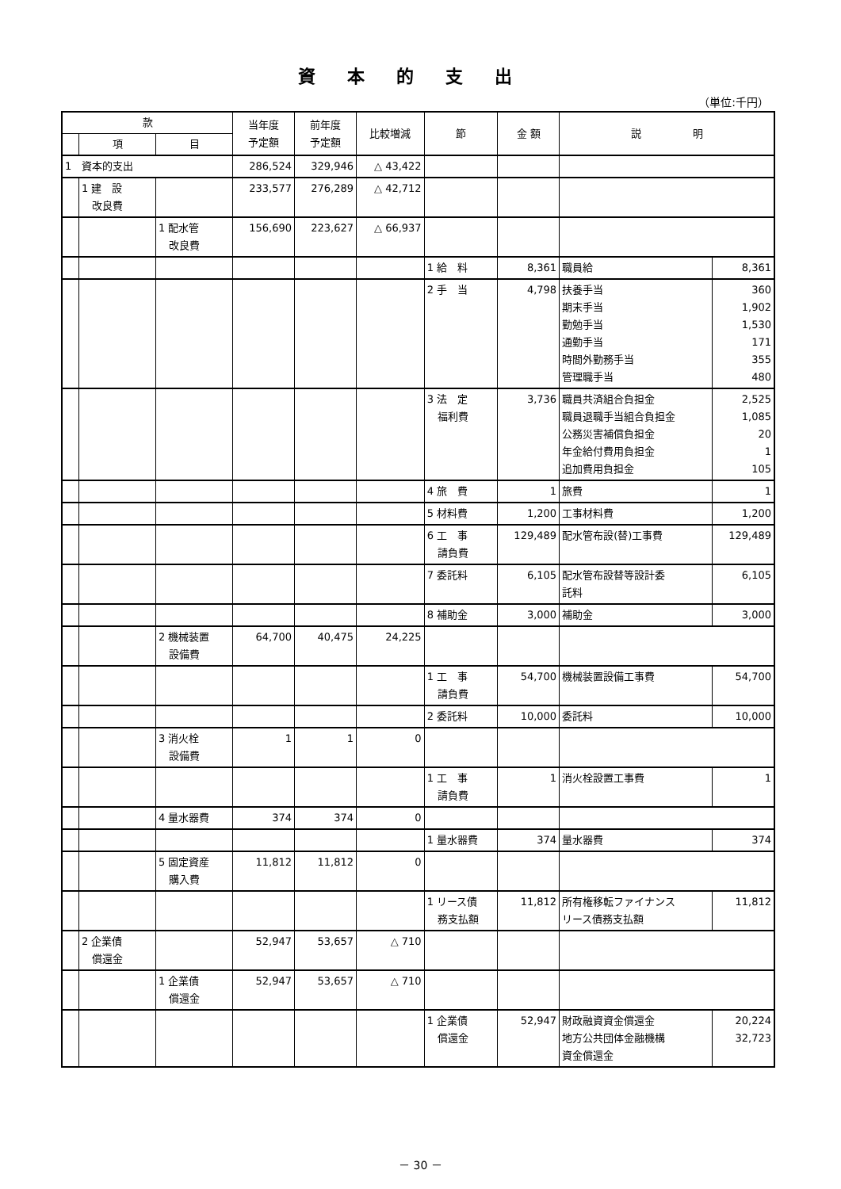資本的支出
（単位:千円）
| 款 | | | 当年度 予定額 | 前年度 予定額 | 比較増減 | 節 | 金 額 | 説 明 | |
| --- | --- | --- | --- | --- | --- | --- | --- | --- | --- |
| | 項 | 目 | | | | | | | |
| 1 資本的支出 | | | 286,524 | 329,946 | △ 43,422 | | | | |
| | 1 建 設 改良費 | | 233,577 | 276,289 | △ 42,712 | | | | |
| | | 1 配水管 改良費 | 156,690 | 223,627 | △ 66,937 | | | | |
| | | | | | | 1 給 料 | 8,361 | 職員給 | 8,361 |
| | | | | | | 2 手 当 | 4,798 | 扶養手当 期末手当 勤勉手当 通勤手当 時間外勤務手当 管理職手当 | 360 1,902 1,530 171 355 480 |
| | | | | | | 3 法 定 福利費 | 3,736 | 職員共済組合負担金 職員退職手当組合負担金 公務災害補償負担金 年金給付費用負担金 追加費用負担金 | 2,525 1,085 20 1 105 |
| | | | | | | 4 旅 費 | 1 | 旅費 | 1 |
| | | | | | | 5 材料費 | 1,200 | 工事材料費 | 1,200 |
| | | | | | | 6 工 事 請負費 | 129,489 | 配水管布設(替)工事費 | 129,489 |
| | | | | | | 7 委託料 | 6,105 | 配水管布設替等設計委 託料 | 6,105 |
| | | | | | | 8 補助金 | 3,000 | 補助金 | 3,000 |
| | | 2 機械装置 設備費 | 64,700 | 40,475 | 24,225 | | | | |
| | | | | | | 1 工 事 請負費 | 54,700 | 機械装置設備工事費 | 54,700 |
| | | | | | | 2 委託料 | 10,000 | 委託料 | 10,000 |
| | | 3 消火栓 設備費 | 1 | 1 | 0 | | | | |
| | | | | | | 1 工 事 請負費 | 1 | 消火栓設置工事費 | 1 |
| | | 4 量水器費 | 374 | 374 | 0 | | | | |
| | | | | | | 1 量水器費 | 374 | 量水器費 | 374 |
| | | 5 固定資産 購入費 | 11,812 | 11,812 | 0 | | | | |
| | | | | | | 1 リース債 務支払額 | 11,812 | 所有権移転ファイナンス リース債務支払額 | 11,812 |
| | 2 企業債 償還金 | | 52,947 | 53,657 | △ 710 | | | | |
| | | 1 企業債 償還金 | 52,947 | 53,657 | △ 710 | | | | |
| | | | | | | 1 企業債 償還金 | 52,947 | 財政融資資金償還金 地方公共団体金融機構 資金償還金 | 20,224 32,723 |
－ 30 －